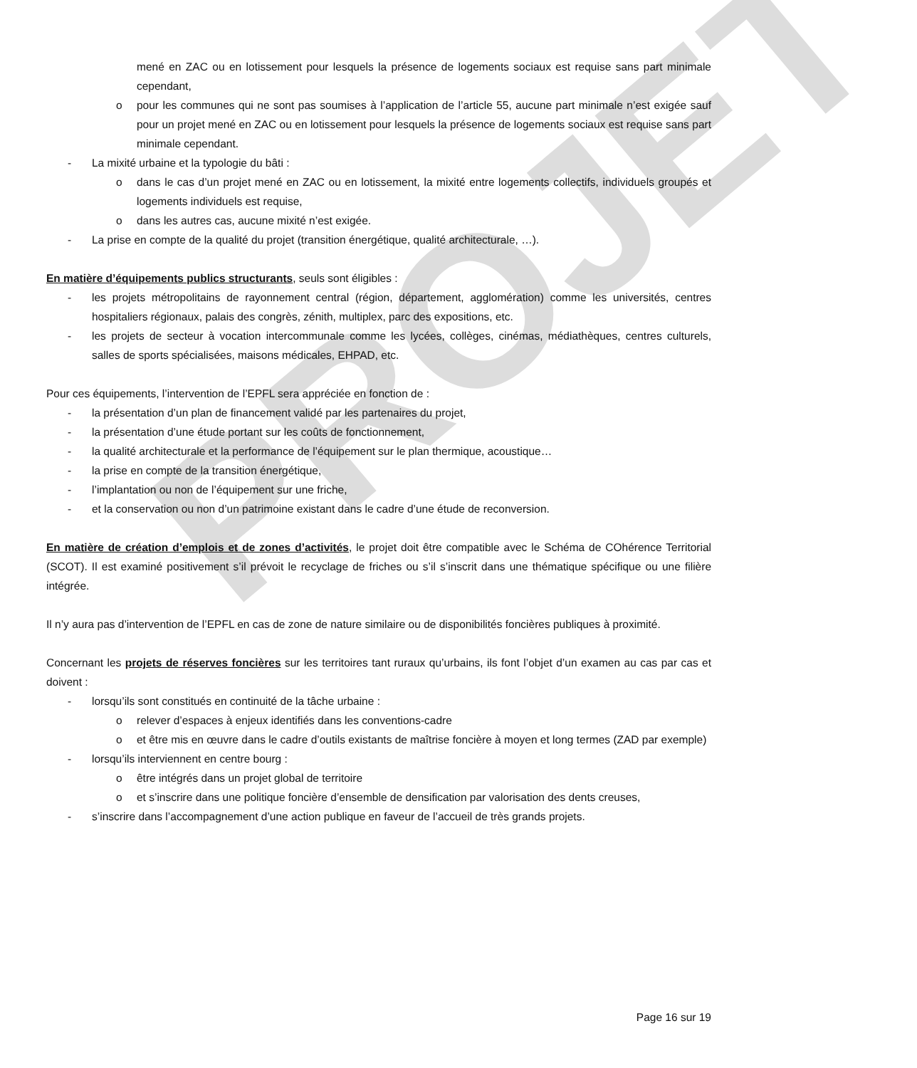PROJET
mené en ZAC ou en lotissement pour lesquels la présence de logements sociaux est requise sans part minimale cependant,
o pour les communes qui ne sont pas soumises à l’application de l’article 55, aucune part minimale n’est exigée sauf pour un projet mené en ZAC ou en lotissement pour lesquels la présence de logements sociaux est requise sans part minimale cependant.
- La mixité urbaine et la typologie du bâti :
o dans le cas d’un projet mené en ZAC ou en lotissement, la mixité entre logements collectifs, individuels groupés et logements individuels est requise,
o dans les autres cas, aucune mixité n’est exigée.
- La prise en compte de la qualité du projet (transition énergétique, qualité architecturale, …).
En matière d’équipements publics structurants, seuls sont éligibles :
- les projets métropolitains de rayonnement central (région, département, agglomération) comme les universités, centres hospitaliers régionaux, palais des congrès, zénith, multiplex, parc des expositions, etc.
- les projets de secteur à vocation intercommunale comme les lycées, collèges, cinémas, médiathèques, centres culturels, salles de sports spécialisées, maisons médicales, EHPAD, etc.
Pour ces équipements, l’intervention de l’EPFL sera appréciée en fonction de :
- la présentation d’un plan de financement validé par les partenaires du projet,
- la présentation d’une étude portant sur les coûts de fonctionnement,
- la qualité architecturale et la performance de l’équipement sur le plan thermique, acoustique…
- la prise en compte de la transition énergétique,
- l’implantation ou non de l’équipement sur une friche,
- et la conservation ou non d’un patrimoine existant dans le cadre d’une étude de reconversion.
En matière de création d’emplois et de zones d’activités, le projet doit être compatible avec le Schéma de COhérence Territorial (SCOT). Il est examiné positivement s’il prévoit le recyclage de friches ou s’il s’inscrit dans une thématique spécifique ou une filière intégrée.
Il n’y aura pas d’intervention de l’EPFL en cas de zone de nature similaire ou de disponibilités foncières publiques à proximité.
Concernant les projets de réserves foncières sur les territoires tant ruraux qu’urbains, ils font l’objet d’un examen au cas par cas et doivent :
- lorsqu’ils sont constitués en continuité de la tâche urbaine :
o relever d’espaces à enjeux identifiés dans les conventions-cadre
o et être mis en œuvre dans le cadre d’outils existants de maîtrise foncière à moyen et long termes (ZAD par exemple)
- lorsqu’ils interviennent en centre bourg :
o être intégrés dans un projet global de territoire
o et s’inscrire dans une politique foncière d’ensemble de densification par valorisation des dents creuses,
- s’inscrire dans l’accompagnement d’une action publique en faveur de l’accueil de très grands projets.
Page 16 sur 19